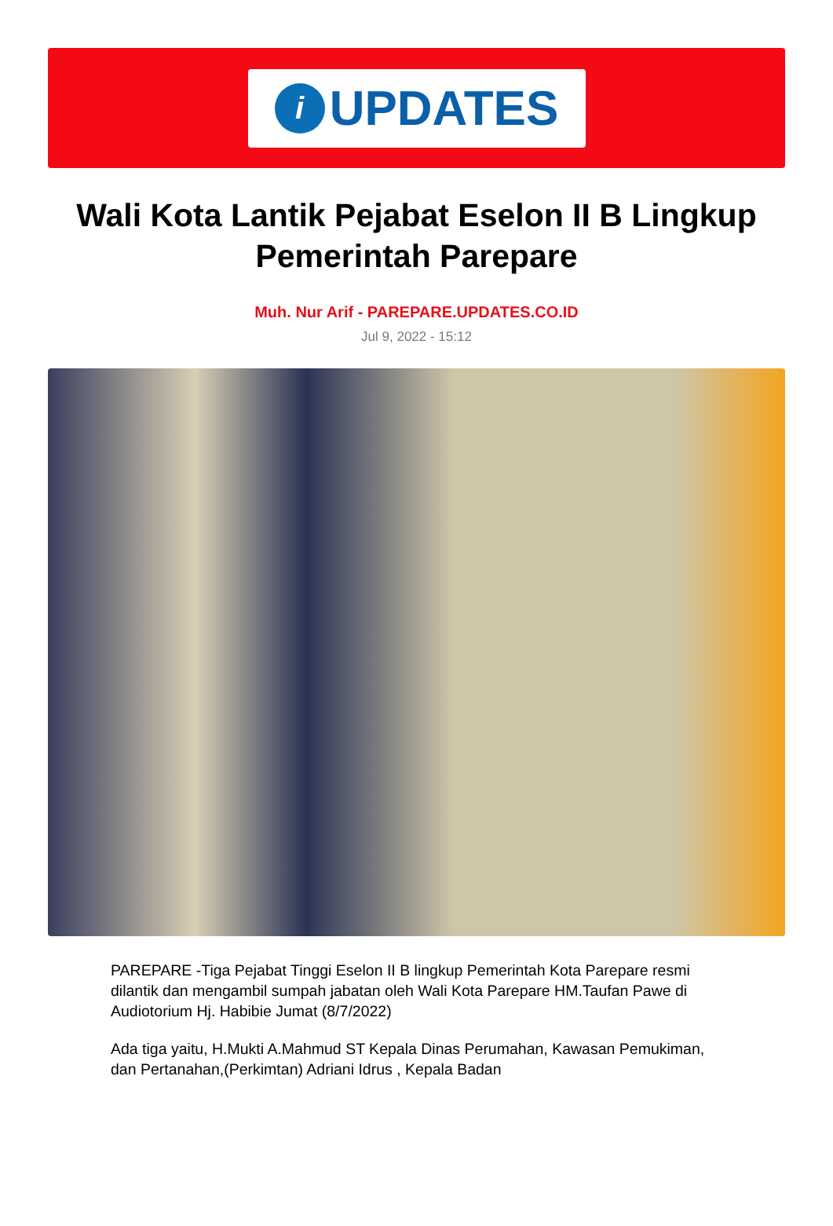i
UPDATES
Wali Kota Lantik Pejabat Eselon II B Lingkup Pemerintah Parepare
Muh. Nur Arif - PAREPARE.UPDATES.CO.ID
Jul 9, 2022 - 15:12
PAREPARE -Tiga Pejabat Tinggi Eselon II B lingkup Pemerintah Kota Parepare resmi dilantik dan mengambil sumpah jabatan oleh Wali Kota Parepare HM.Taufan Pawe di Audiotorium Hj. Habibie Jumat (8/7/2022)
Ada tiga yaitu, H.Mukti A.Mahmud ST Kepala Dinas Perumahan, Kawasan Pemukiman, dan Pertanahan,(Perkimtan) Adriani Idrus , Kepala Badan